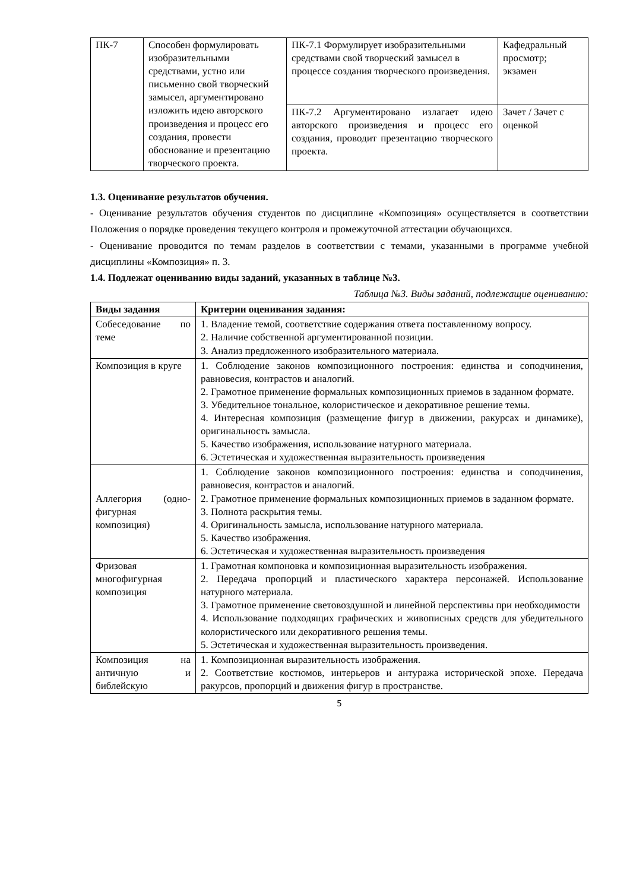| ПК-7 | Способен формулировать изобразительными средствами, устно или письменно свой творческий замысел, аргументировано изложить идею авторского произведения и процесс его создания, провести обоснование и презентацию творческого проекта. | ПК-7.1 Формулирует изобразительными средствами свой творческий замысел в процессе создания творческого произведения. | Кафедральный просмотр; экзамен |
| | | ПК-7.2 Аргументировано излагает идею авторского произведения и процесс его создания, проводит презентацию творческого проекта. | Зачет / Зачет с оценкой |
1.3. Оценивание результатов обучения.
- Оценивание результатов обучения студентов по дисциплине «Композиция» осуществляется в соответствии Положения о порядке проведения текущего контроля и промежуточной аттестации обучающихся.
- Оценивание проводится по темам разделов в соответствии с темами, указанными в программе учебной дисциплины «Композиция» п. 3.
1.4. Подлежат оцениванию виды заданий, указанных в таблице №3.
Таблица №3. Виды заданий, подлежащие оцениванию:
| Виды задания | Критерии оценивания задания: |
| --- | --- |
| Собеседование по теме | 1. Владение темой, соответствие содержания ответа поставленному вопросу. 2. Наличие собственной аргументированной позиции. 3. Анализ предложенного изобразительного материала. |
| Композиция в круге | 1. Соблюдение законов композиционного построения: единства и соподчинения, равновесия, контрастов и аналогий. 2. Грамотное применение формальных композиционных приемов в заданном формате. 3. Убедительное тональное, колористическое и декоративное решение темы. 4. Интересная композиция (размещение фигур в движении, ракурсах и динамике), оригинальность замысла. 5. Качество изображения, использование натурного материала. 6. Эстетическая и художественная выразительность произведения |
| Аллегория (одно-фигурная композиция) | 1. Соблюдение законов композиционного построения: единства и соподчинения, равновесия, контрастов и аналогий. 2. Грамотное применение формальных композиционных приемов в заданном формате. 3. Полнота раскрытия темы. 4. Оригинальность замысла, использование натурного материала. 5. Качество изображения. 6. Эстетическая и художественная выразительность произведения |
| Фризовая многофигурная композиция | 1. Грамотная компоновка и композиционная выразительность изображения. 2. Передача пропорций и пластического характера персонажей. Использование натурного материала. 3. Грамотное применение световоздушной и линейной перспективы при необходимости 4. Использование подходящих графических и живописных средств для убедительного колористического или декоративного решения темы. 5. Эстетическая и художественная выразительность произведения. |
| Композиция на античную и библейскую | 1. Композиционная выразительность изображения. 2. Соответствие костюмов, интерьеров и антуража исторической эпохе. Передача ракурсов, пропорций и движения фигур в пространстве. |
5